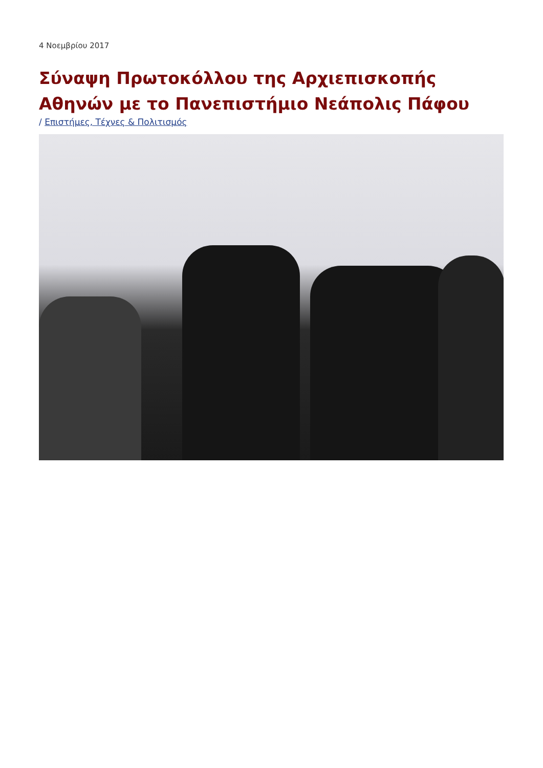4 Νοεμβρίου 2017
Σύναψη Πρωτοκόλλου της Αρχιεπισκοπής Αθηνών με το Πανεπιστήμιο Νεάπολις Πάφου
/ Επιστήμες, Τέχνες & Πολιτισμός